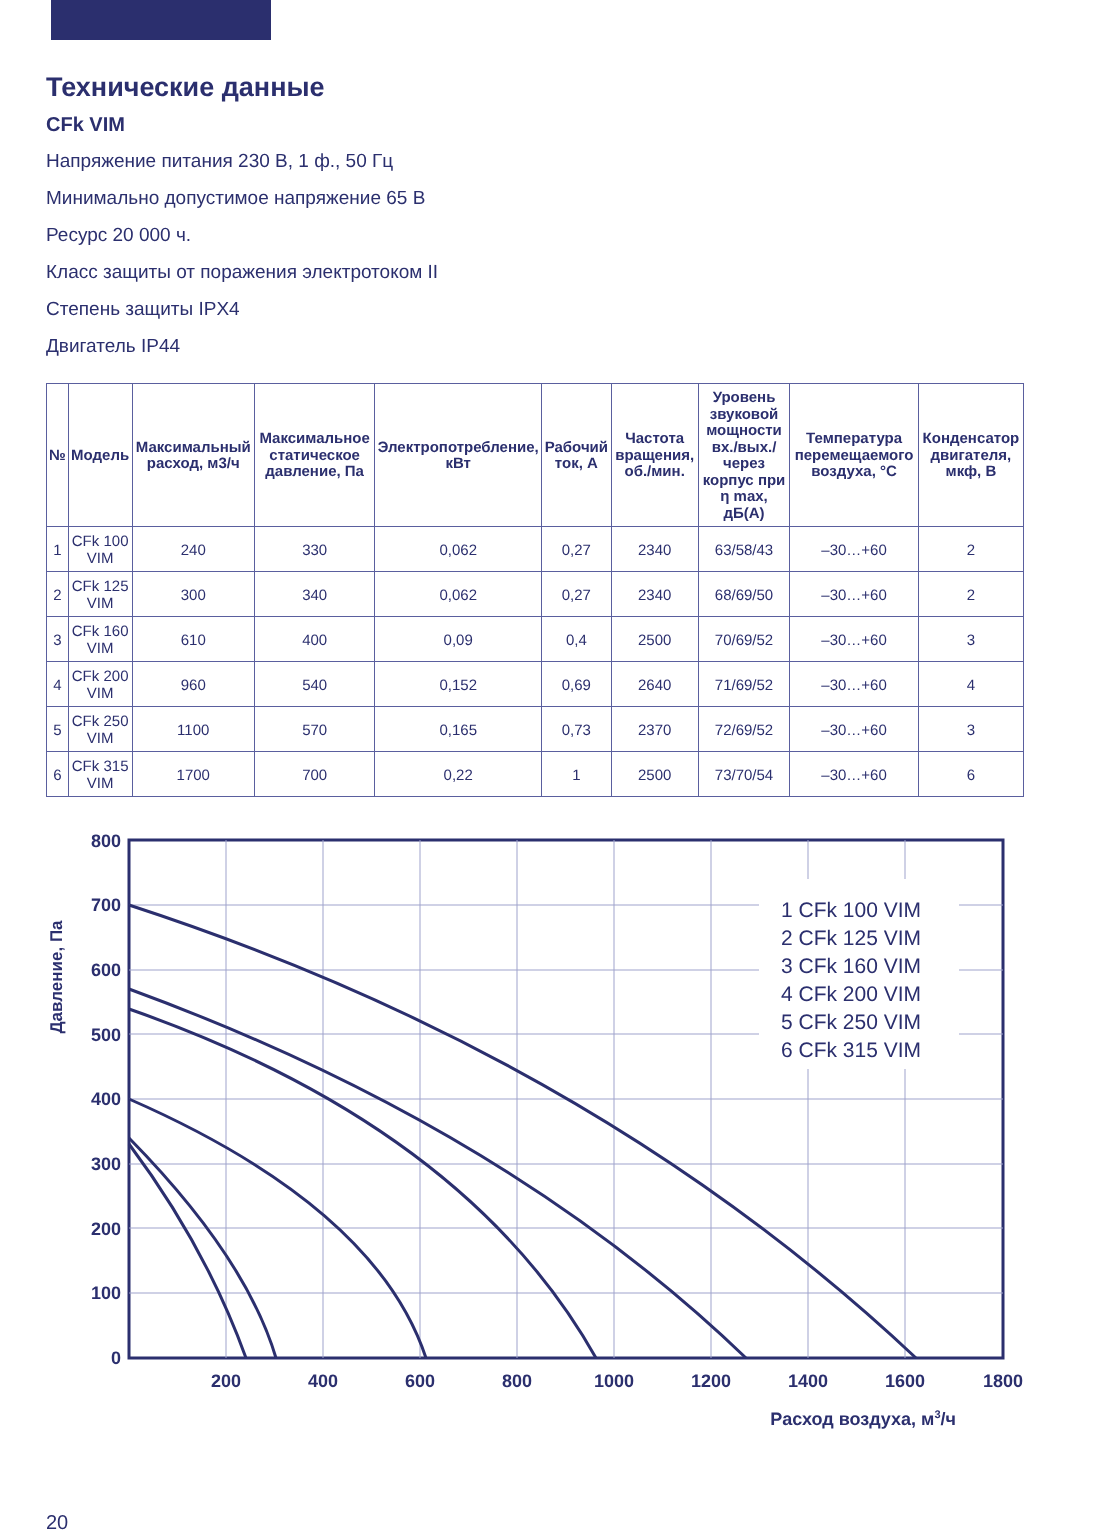Технические данные
CFk VIM
Напряжение питания 230 В, 1 ф., 50 Гц
Минимально допустимое напряжение 65 В
Ресурс 20 000 ч.
Класс защиты от поражения электротоком II
Степень защиты IPX4
Двигатель IP44
| № | Модель | Максимальный расход, м3/ч | Максимальное статическое давление, Па | Электропотребление, кВт | Рабочий ток, А | Частота вращения, об./мин. | Уровень звуковой мощности вх./вых./ через корпус при η max, дБ(А) | Температура перемещаемого воздуха, °С | Конденсатор двигателя, мкф, В |
| --- | --- | --- | --- | --- | --- | --- | --- | --- | --- |
| 1 | CFk 100 VIM | 240 | 330 | 0,062 | 0,27 | 2340 | 63/58/43 | –30…+60 | 2 |
| 2 | CFk 125 VIM | 300 | 340 | 0,062 | 0,27 | 2340 | 68/69/50 | –30…+60 | 2 |
| 3 | CFk 160 VIM | 610 | 400 | 0,09 | 0,4 | 2500 | 70/69/52 | –30…+60 | 3 |
| 4 | CFk 200 VIM | 960 | 540 | 0,152 | 0,69 | 2640 | 71/69/52 | –30…+60 | 4 |
| 5 | CFk 250 VIM | 1100 | 570 | 0,165 | 0,73 | 2370 | 72/69/52 | –30…+60 | 3 |
| 6 | CFk 315 VIM | 1700 | 700 | 0,22 | 1 | 2500 | 73/70/54 | –30…+60 | 6 |
Давление, Па
800
700
600
500
400
300
200
100
0
1 CFk 100 VIM
2 CFk 125 VIM
3 CFk 160 VIM
4 CFk 200 VIM
5 CFk 250 VIM
6 CFk 315 VIM
200
400
600
800
1000
1200
1400
1600
1800
Расход воздуха, м3/ч
20